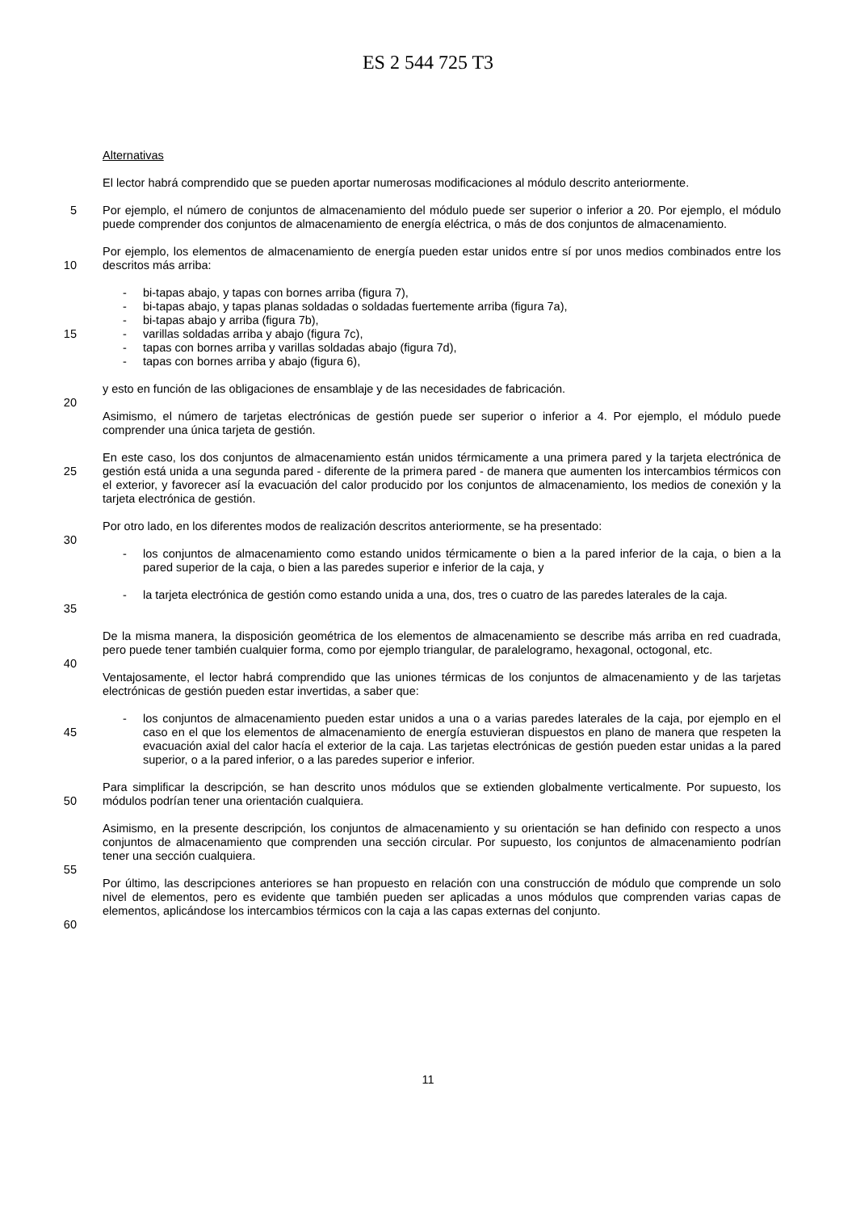ES 2 544 725 T3
Alternativas
El lector habrá comprendido que se pueden aportar numerosas modificaciones al módulo descrito anteriormente.
5 Por ejemplo, el número de conjuntos de almacenamiento del módulo puede ser superior o inferior a 20. Por ejemplo, el módulo puede comprender dos conjuntos de almacenamiento de energía eléctrica, o más de dos conjuntos de almacenamiento.
10 Por ejemplo, los elementos de almacenamiento de energía pueden estar unidos entre sí por unos medios combinados entre los descritos más arriba:
15 - bi-tapas abajo, y tapas con bornes arriba (figura 7),
- bi-tapas abajo, y tapas planas soldadas o soldadas fuertemente arriba (figura 7a),
- bi-tapas abajo y arriba (figura 7b),
- varillas soldadas arriba y abajo (figura 7c),
- tapas con bornes arriba y varillas soldadas abajo (figura 7d),
- tapas con bornes arriba y abajo (figura 6),
y esto en función de las obligaciones de ensamblaje y de las necesidades de fabricación.
20
Asimismo, el número de tarjetas electrónicas de gestión puede ser superior o inferior a 4. Por ejemplo, el módulo puede comprender una única tarjeta de gestión.
25 En este caso, los dos conjuntos de almacenamiento están unidos térmicamente a una primera pared y la tarjeta electrónica de gestión está unida a una segunda pared - diferente de la primera pared - de manera que aumenten los intercambios térmicos con el exterior, y favorecer así la evacuación del calor producido por los conjuntos de almacenamiento, los medios de conexión y la tarjeta electrónica de gestión.
Por otro lado, en los diferentes modos de realización descritos anteriormente, se ha presentado:
30
- los conjuntos de almacenamiento como estando unidos térmicamente o bien a la pared inferior de la caja, o bien a la pared superior de la caja, o bien a las paredes superior e inferior de la caja, y
35 - la tarjeta electrónica de gestión como estando unida a una, dos, tres o cuatro de las paredes laterales de la caja.
De la misma manera, la disposición geométrica de los elementos de almacenamiento se describe más arriba en red cuadrada, pero puede tener también cualquier forma, como por ejemplo triangular, de paralelogramo, hexagonal, octogonal, etc.
40
Ventajosamente, el lector habrá comprendido que las uniones térmicas de los conjuntos de almacenamiento y de las tarjetas electrónicas de gestión pueden estar invertidas, a saber que:
45 - los conjuntos de almacenamiento pueden estar unidos a una o a varias paredes laterales de la caja, por ejemplo en el caso en el que los elementos de almacenamiento de energía estuvieran dispuestos en plano de manera que respeten la evacuación axial del calor hacía el exterior de la caja. Las tarjetas electrónicas de gestión pueden estar unidas a la pared superior, o a la pared inferior, o a las paredes superior e inferior.
50 Para simplificar la descripción, se han descrito unos módulos que se extienden globalmente verticalmente. Por supuesto, los módulos podrían tener una orientación cualquiera.
Asimismo, en la presente descripción, los conjuntos de almacenamiento y su orientación se han definido con respecto a unos conjuntos de almacenamiento que comprenden una sección circular. Por supuesto, los conjuntos de almacenamiento podrían tener una sección cualquiera.
55
Por último, las descripciones anteriores se han propuesto en relación con una construcción de módulo que comprende un solo nivel de elementos, pero es evidente que también pueden ser aplicadas a unos módulos que comprenden varias capas de elementos, aplicándose los intercambios térmicos con la caja a las capas externas del conjunto.
60
11